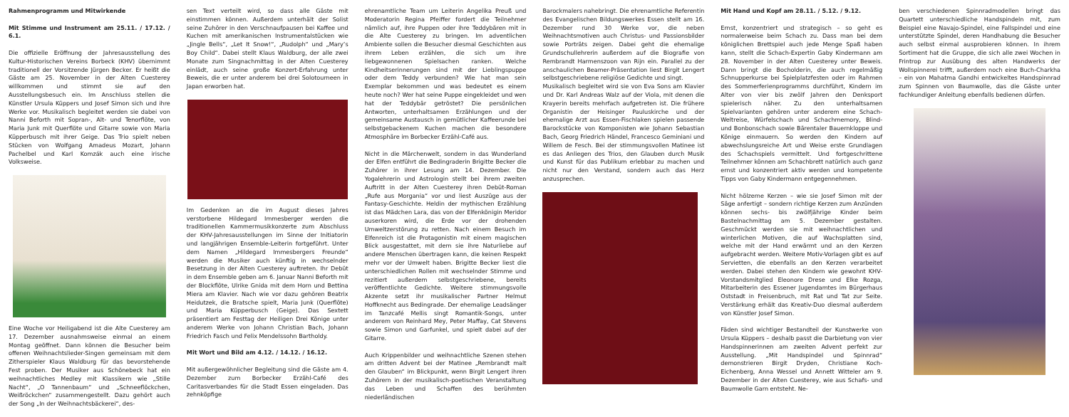Rahmenprogramm und Mitwirkende
Mit Stimme und Instrument am 25.11. / 17.12. / 6.1.
Die offizielle Eröffnung der Jahresausstellung des Kultur-Historischen Vereins Borbeck (KHV) übernimmt traditionell der Vorsitzende Jürgen Becker. Er heißt die Gäste am 25. November in der Alten Cuesterey willkommen und stimmt sie auf den Ausstellungsbesuch ein. Im Anschluss stellen die Künstler Ursula Küppers und Josef Simon sich und ihre Werke vor. Musikalisch begleitet werden sie dabei von Nanni Beforth mit Sopran-, Alt- und Tenorflöte, von Maria Junk mit Querflöte und Gitarre sowie von Maria Küpperbusch mit ihrer Geige. Das Trio spielt neben Stücken von Wolfgang Amadeus Mozart, Johann Pachelbel und Karl Komzák auch eine irische Volksweise.
Eine Woche vor Heiligabend ist die Alte Cuesterey am 17. Dezember ausnahmsweise einmal an einem Montag geöffnet. Dann können die Besucher beim offenen Weihnachtslieder-Singen gemeinsam mit dem Zitherspieler Klaus Waldburg für das bevorstehende Fest proben. Der Musiker aus Schönebeck hat ein weihnachtliches Medley mit Klassikern wie „Stille Nacht“, „O Tannenbaum“ und „Schneeflöckchen, Weißröckchen“ zusammengestellt. Dazu gehört auch der Song „In der Weihnachtsbäckerei“, des-
sen Text verteilt wird, so dass alle Gäste mit einstimmen können. Außerdem unterhält der Solist seine Zuhörer in den Verschnaufpausen bei Kaffee und Kuchen mit amerikanischen Instrumentalstücken wie „Jingle Bells“, „Let It Snow!“, „Rudolph“ und „Mary’s Boy Child“. Dabei stellt Klaus Waldburg, der alle zwei Monate zum Singnachmittag in der Alten Cuesterey einlädt, auch seine große Konzert-Erfahrung unter Beweis, die er unter anderem bei drei Solotourneen in Japan erworben hat.
Im Gedenken an die im August dieses Jahres verstorbene Hildegard Immesberger werden die traditionellen Kammermusikkonzerte zum Abschluss der KHV-Jahresausstellungen im Sinne der Initiatorin und langjährigen Ensemble-Leiterin fortgeführt. Unter dem Namen „Hildegard Immesbergers Freunde“ werden die Musiker auch künftig in wechselnder Besetzung in der Alten Cuesterey auftreten. Ihr Debüt in dem Ensemble geben am 6. Januar Nanni Beforth mit der Blockflöte, Ulrike Gnida mit dem Horn und Bettina Miera am Klavier. Nach wie vor dazu gehören Beatrix Heidutzek, die Bratsche spielt, Maria Junk (Querflöte) und Maria Küpperbusch (Geige). Das Sextett präsentiert am Festtag der Heiligen Drei Könige unter anderem Werke von Johann Christian Bach, Johann Friedrich Fasch und Felix Mendelssohn Bartholdy.
Mit Wort und Bild am 4.12. / 14.12. / 16.12.
Mit außergewöhnlicher Begleitung sind die Gäste am 4. Dezember zum Borbecker Erzähl-Café des Caritasverbandes für die Stadt Essen eingeladen. Das zehnköpfige
ehrenamtliche Team um Leiterin Angelika Preuß und Moderatorin Regina Pfeiffer fordert die Teilnehmer nämlich auf, ihre Puppen oder ihre Teddybären mit in die Alte Cuesterey zu bringen. Im adventlichen Ambiente sollen die Besucher diesmal Geschichten aus ihrem Leben erzählen, die sich um ihre liebgewonnenen Spielsachen ranken. Welche Kindheitserinnerungen sind mit der Lieblingspuppe oder dem Teddy verbunden? Wie hat man sein Exemplar bekommen und was bedeutet es einem heute noch? Wer hat seine Puppe eingekleidet und wen hat der Teddybär getröstet? Die persönlichen Antworten, unterhaltsamen Erzählungen und der gemeinsame Austausch in gemütlicher Kaffeerunde bei selbstgebackenem Kuchen machen die besondere Atmosphäre im Borbecker Erzähl-Café aus.
Nicht in die Märchenwelt, sondern in das Wunderland der Elfen entführt die Bedingraderin Brigitte Becker die Zuhörer in ihrer Lesung am 14. Dezember. Die Yogalehrerin und Astrologin stellt bei ihrem zweiten Auftritt in der Alten Cuesterey ihren Debüt-Roman „Rufe aus Morgania“ vor und liest Auszüge aus der Fantasy-Geschichte. Heldin der mythischen Erzählung ist das Mädchen Lara, das von der Elfenkönigin Meridor auserkoren wird, die Erde vor der drohenden Umweltzerstörung zu retten. Nach einem Besuch im Elfenreich ist die Protagonistin mit einem magischen Blick ausgestattet, mit dem sie ihre Naturliebe auf andere Menschen übertragen kann, die keinen Respekt mehr vor der Umwelt haben. Brigitte Becker liest die unterschiedlichen Rollen mit wechselnder Stimme und rezitiert außerdem selbstgeschriebene, bereits veröffentlichte Gedichte. Weitere stimmungsvolle Akzente setzt ihr musikalischer Partner Helmut Hoffknecht aus Bedingrade. Der ehemalige Leadsänger im Tanzcafé Mellis singt Romantik-Songs, unter anderem von Reinhard Mey, Peter Maffay, Cat Stevens sowie Simon und Garfunkel, und spielt dabei auf der Gitarre.
Auch Krippenbilder und weihnachtliche Szenen stehen am dritten Advent bei der Matinee „Rembrandt malt den Glauben“ im Blickpunkt, wenn Birgit Lengert ihren Zuhörern in der musikalisch-poetischen Veranstaltung das Leben und Schaffen des berühmten niederländischen
Barockmalers nahebringt. Die ehrenamtliche Referentin des Evangelischen Bildungswerkes Essen stellt am 16. Dezember rund 30 Werke vor, die neben Weihnachtsmotiven auch Christus- und Passionsbilder sowie Porträts zeigen. Dabei geht die ehemalige Grundschullehrerin außerdem auf die Biografie von Rembrandt Harmenszoon van Rijn ein. Parallel zu der anschaulichen Beamer-Präsentation liest Birgit Lengert selbstgeschriebene religiöse Gedichte und singt.
Musikalisch begleitet wird sie von Eva Sons am Klavier und Dr. Karl Andreas Walz auf der Viola, mit denen die Krayerin bereits mehrfach aufgetreten ist. Die frühere Organistin der Heisinger Pauluskirche und der ehemalige Arzt aus Essen-Fischlaken spielen passende Barockstücke von Komponisten wie Johann Sebastian Bach, Georg Friedrich Händel, Francesco Geminiani und Willem de Fesch. Bei der stimmungsvollen Matinee ist es das Anliegen des Trios, den Glauben durch Musik und Kunst für das Publikum erlebbar zu machen und nicht nur den Verstand, sondern auch das Herz anzusprechen.
Mit Hand und Kopf am 28.11. / 5.12. / 9.12.
Ernst, konzentriert und strategisch – so geht es normalerweise beim Schach zu. Dass man bei dem königlichen Brettspiel auch jede Menge Spaß haben kann, stellt die Schach-Expertin Gaby Kindermann am 28. November in der Alten Cuesterey unter Beweis. Dann bringt die Bocholderin, die auch regelmäßig Schnupperkurse bei Spielplatzfesten oder im Rahmen des Sommerferienprogramms durchführt, Kindern im Alter von vier bis zwölf Jahren den Denksport spielerisch näher. Zu den unterhaltsamen Spielvarianten gehören unter anderem eine Schach-Weltreise, Würfelschach und Schachmemory, Blind- und Bonbonschach sowie Bärentaler Bauernkloppe und Könige einmauern. So werden den Kindern auf abwechslungsreiche Art und Weise erste Grundlagen des Schachspiels vermittelt. Und fortgeschrittene Teilnehmer können am Schachbrett natürlich auch ganz ernst und konzentriert aktiv werden und kompetente Tipps von Gaby Kindermann entgegennehmen.
Nicht hölzerne Kerzen – wie sie Josef Simon mit der Säge anfertigt – sondern richtige Kerzen zum Anzünden können sechs- bis zwölfjährige Kinder beim Bastelnachmittag am 5. Dezember gestalten. Geschmückt werden sie mit weihnachtlichen und winterlichen Motiven, die auf Wachsplatten sind, welche mit der Hand erwärmt und an den Kerzen aufgebracht werden. Weitere Motiv-Vorlagen gibt es auf Servietten, die ebenfalls an den Kerzen verarbeitet werden. Dabei stehen den Kindern wie gewohnt KHV-Vorstandsmitglied Eleonore Drese und Elke Rozga, Mitarbeiterin des Essener Jugendamtes im Bürgerhaus Oststadt in Freisenbruch, mit Rat und Tat zur Seite. Verstärkung erhält das Kreativ-Duo diesmal außerdem von Künstler Josef Simon.
Fäden sind wichtiger Bestandteil der Kunstwerke von Ursula Küppers – deshalb passt die Darbietung von vier Handspinnerinnen am zweiten Advent perfekt zur Ausstellung. „Mit Handspindel und Spinnrad“ demonstrieren Birgit Dryden, Christiane Koch-Eichenberg, Anna Wessel und Annett Witteler am 9. Dezember in der Alten Cuesterey, wie aus Schafs- und Baumwolle Garn entsteht. Ne-
ben verschiedenen Spinnradmodellen bringt das Quartett unterschiedliche Handspindeln mit, zum Beispiel eine Navajo-Spindel, eine Fallspindel und eine unterstützte Spindel, deren Handhabung die Besucher auch selbst einmal ausprobieren können. In ihrem Sortiment hat die Gruppe, die sich alle zwei Wochen in Frintrop zur Ausübung des alten Handwerks der Wollspinnerei trifft, außerdem noch eine Buch-Charkha – ein von Mahatma Gandhi entwickeltes Handspinnrad zum Spinnen von Baumwolle, das die Gäste unter fachkundiger Anleitung ebenfalls bedienen dürfen.